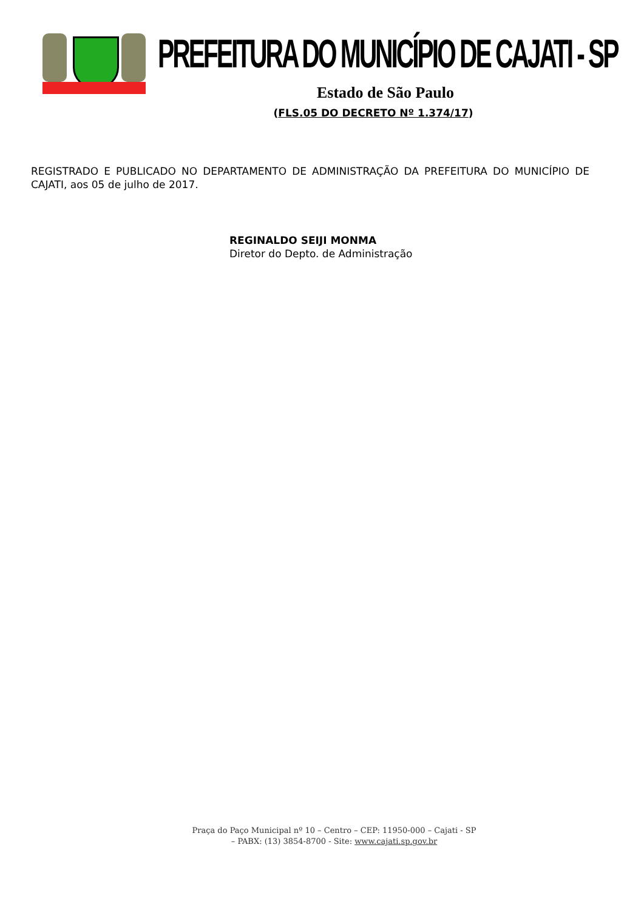PREFEITURA DO MUNICÍPIO DE CAJATI - SP
Estado de São Paulo
(FLS.05 DO DECRETO Nº 1.374/17)
REGISTRADO E PUBLICADO NO DEPARTAMENTO DE ADMINISTRAÇÃO DA PREFEITURA DO MUNICÍPIO DE CAJATI, aos 05 de julho de 2017.
REGINALDO SEIJI MONMA
Diretor do Depto. de Administração
Praça do Paço Municipal nº 10 – Centro – CEP: 11950-000 – Cajati - SP
– PABX: (13) 3854-8700 - Site: www.cajati.sp.gov.br